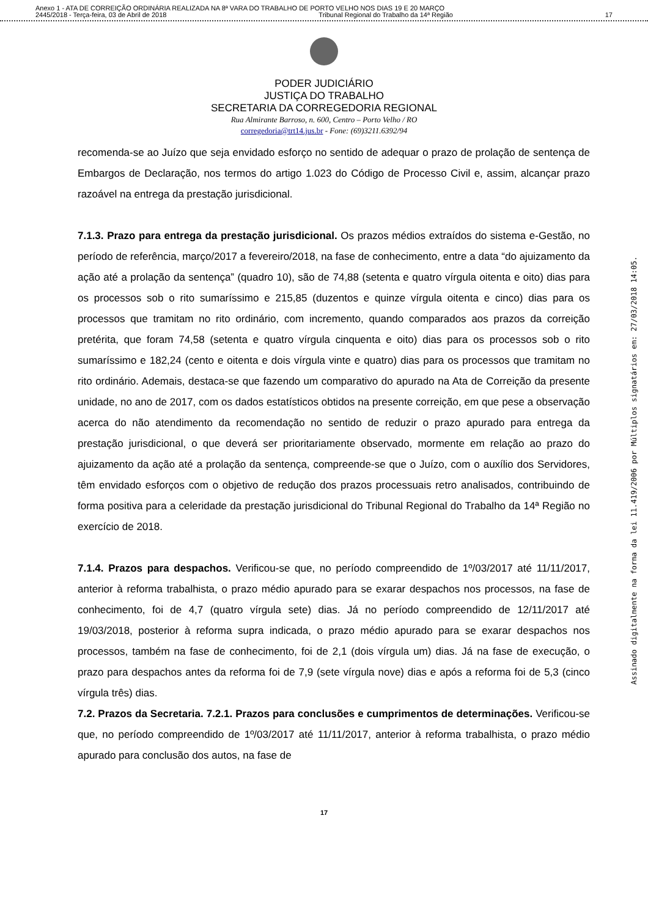Anexo 1 - ATA DE CORREIÇÃO ORDINÁRIA REALIZADA NA 8ª VARA DO TRABALHO DE PORTO VELHO NOS DIAS 19 E 20 MARÇO
2445/2018 - Terça-feira, 03 de Abril de 2018 Tribunal Regional do Trabalho da 14ª Região 17
PODER JUDICIÁRIO
JUSTIÇA DO TRABALHO
SECRETARIA DA CORREGEDORIA REGIONAL
Rua Almirante Barroso, n. 600, Centro – Porto Velho / RO
corregedoria@trt14.jus.br - Fone: (69)3211.6392/94
recomenda-se ao Juízo que seja envidado esforço no sentido de adequar o prazo de prolação de sentença de Embargos de Declaração, nos termos do artigo 1.023 do Código de Processo Civil e, assim, alcançar prazo razoável na entrega da prestação jurisdicional.
7.1.3. Prazo para entrega da prestação jurisdicional. Os prazos médios extraídos do sistema e-Gestão, no período de referência, março/2017 a fevereiro/2018, na fase de conhecimento, entre a data “do ajuizamento da ação até a prolação da sentença” (quadro 10), são de 74,88 (setenta e quatro vírgula oitenta e oito) dias para os processos sob o rito sumaríssimo e 215,85 (duzentos e quinze vírgula oitenta e cinco) dias para os processos que tramitam no rito ordinário, com incremento, quando comparados aos prazos da correição pretérita, que foram 74,58 (setenta e quatro vírgula cinquenta e oito) dias para os processos sob o rito sumaríssimo e 182,24 (cento e oitenta e dois vírgula vinte e quatro) dias para os processos que tramitam no rito ordinário. Ademais, destaca-se que fazendo um comparativo do apurado na Ata de Correição da presente unidade, no ano de 2017, com os dados estatísticos obtidos na presente correição, em que pese a observação acerca do não atendimento da recomendação no sentido de reduzir o prazo apurado para entrega da prestação jurisdicional, o que deverá ser prioritariamente observado, mormente em relação ao prazo do ajuizamento da ação até a prolação da sentença, compreende-se que o Juízo, com o auxílio dos Servidores, têm envidado esforços com o objetivo de redução dos prazos processuais retro analisados, contribuindo de forma positiva para a celeridade da prestação jurisdicional do Tribunal Regional do Trabalho da 14ª Região no exercício de 2018.
7.1.4. Prazos para despachos. Verificou-se que, no período compreendido de 1º/03/2017 até 11/11/2017, anterior à reforma trabalhista, o prazo médio apurado para se exarar despachos nos processos, na fase de conhecimento, foi de 4,7 (quatro vírgula sete) dias. Já no período compreendido de 12/11/2017 até 19/03/2018, posterior à reforma supra indicada, o prazo médio apurado para se exarar despachos nos processos, também na fase de conhecimento, foi de 2,1 (dois vírgula um) dias. Já na fase de execução, o prazo para despachos antes da reforma foi de 7,9 (sete vírgula nove) dias e após a reforma foi de 5,3 (cinco vírgula três) dias.
7.2. Prazos da Secretaria. 7.2.1. Prazos para conclusões e cumprimentos de determinações. Verificou-se que, no período compreendido de 1º/03/2017 até 11/11/2017, anterior à reforma trabalhista, o prazo médio apurado para conclusão dos autos, na fase de
17
Assinado digitalmente na forma da lei 11.419/2006 por Múltiplos signatários em: 27/03/2018 14:05.